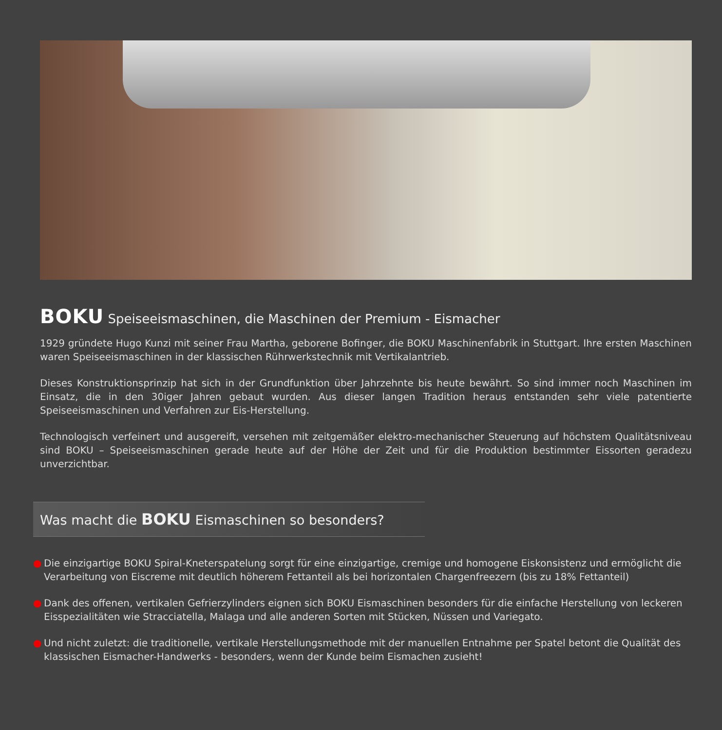BOKU Speiseeismaschinen, die Maschinen der Premium - Eismacher
1929 gründete Hugo Kunzi mit seiner Frau Martha, geborene Bofinger, die BOKU Maschinenfabrik in Stuttgart. Ihre ersten Maschinen waren Speiseeismaschinen in der klassischen Rührwerkstechnik mit Vertikalantrieb.
Dieses Konstruktionsprinzip hat sich in der Grundfunktion über Jahrzehnte bis heute bewährt. So sind immer noch Maschinen im Einsatz, die in den 30iger Jahren gebaut wurden. Aus dieser langen Tradition heraus entstanden sehr viele patentierte Speiseeismaschinen und Verfahren zur Eis-Herstellung.
Technologisch verfeinert und ausgereift, versehen mit zeitgemäßer elektro-mechanischer Steuerung auf höchstem Qualitätsniveau sind BOKU – Speiseeismaschinen gerade heute auf der Höhe der Zeit und für die Produktion bestimmter Eissorten geradezu unverzichtbar.
Was macht die BOKU Eismaschinen so besonders?
● Die einzigartige BOKU Spiral-Kneterspatelung sorgt für eine einzigartige, cremige und homogene Eiskonsistenz und ermöglicht die Verarbeitung von Eiscreme mit deutlich höherem Fettanteil als bei horizontalen Chargenfreezern (bis zu 18% Fettanteil)
● Dank des offenen, vertikalen Gefrierzylinders eignen sich BOKU Eismaschinen besonders für die einfache Herstellung von leckeren Eisspezialitäten wie Stracciatella, Malaga und alle anderen Sorten mit Stücken, Nüssen und Variegato.
● Und nicht zuletzt: die traditionelle, vertikale Herstellungsmethode mit der manuellen Entnahme per Spatel betont die Qualität des klassischen Eismacher-Handwerks - besonders, wenn der Kunde beim Eismachen zusieht!